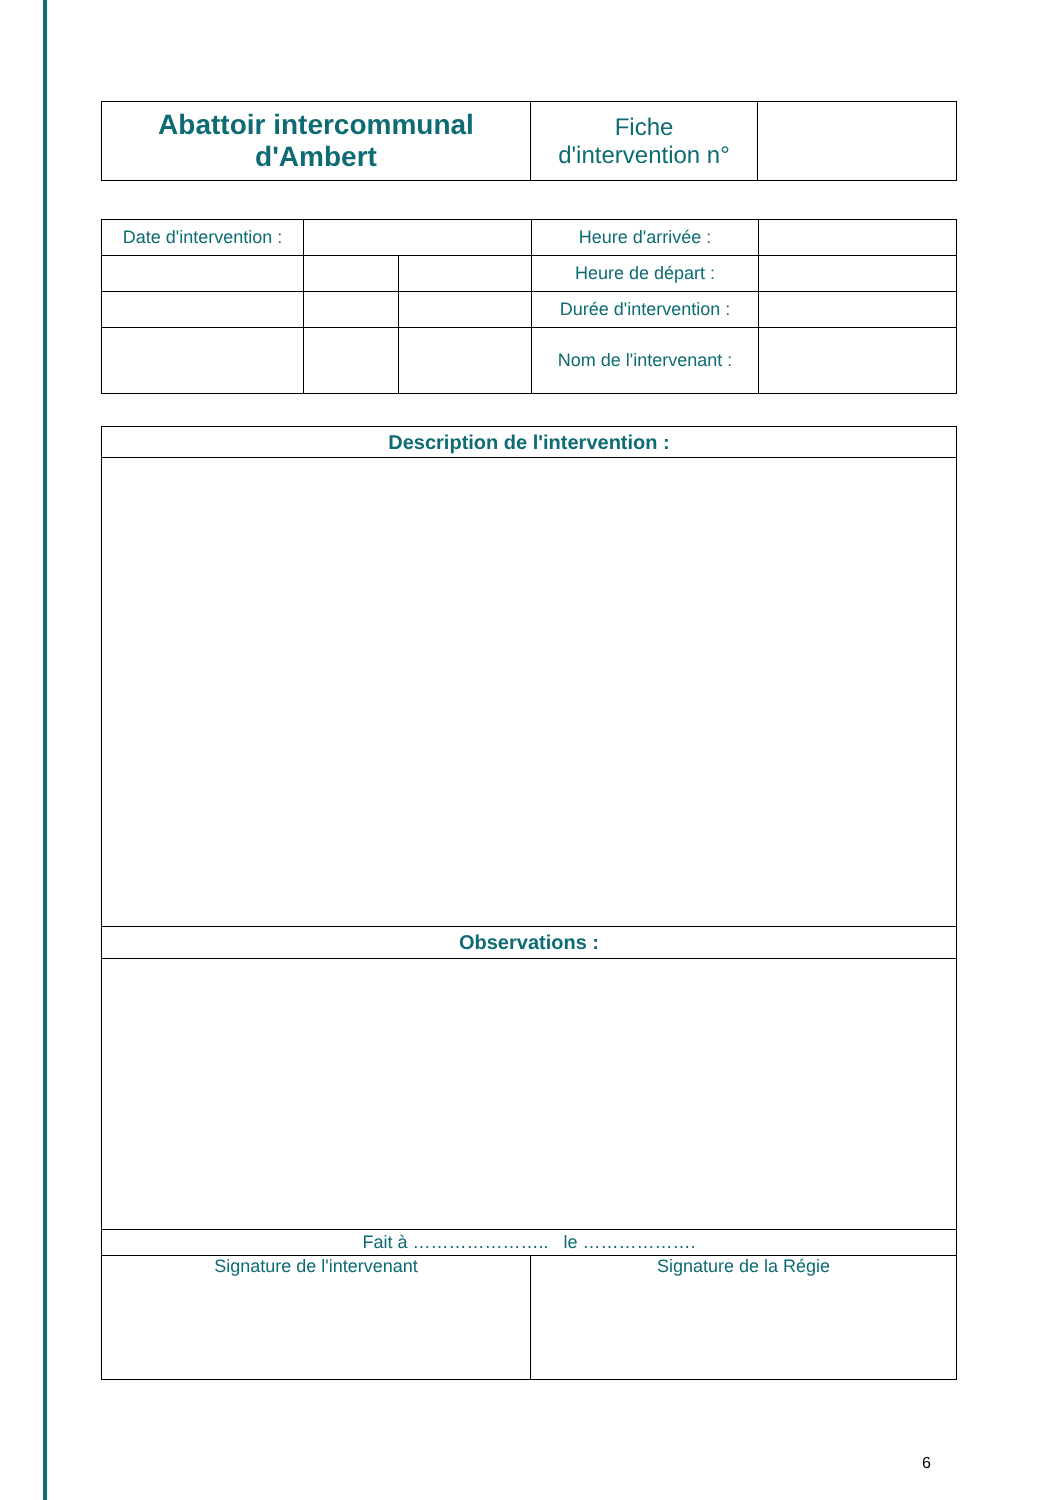| Abattoir intercommunal d'Ambert | Fiche d'intervention n° | |
| Date d'intervention : | | | Heure d'arrivée : | |
| | | | Heure de départ : | |
| | | | Durée d'intervention : | |
| | | | Nom de l'intervenant : | |
| Description de l'intervention : | |
| Observations : | |
| Fait à ………………….. le ………………. | |
| Signature de l'intervenant | Signature de la Régie |
6